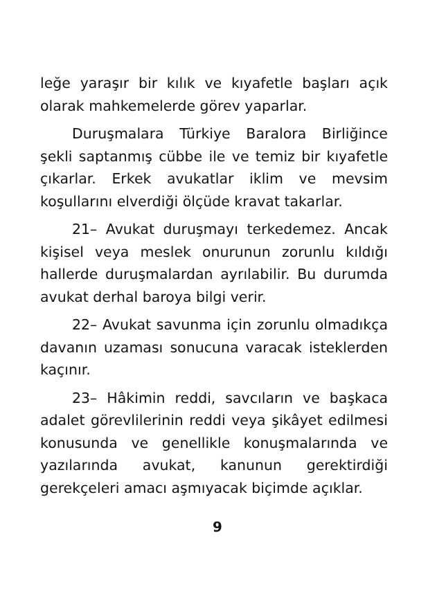leğe yaraşır bir kılık ve kıyafetle başları açık olarak mahkemelerde görev yaparlar.
Duruşmalara Türkiye Baralora Birliğince şekli saptanmış cübbe ile ve temiz bir kıyafetle çıkarlar. Erkek avukatlar iklim ve mevsim koşullarını elverdiği ölçüde kravat takarlar.
21– Avukat duruşmayı terkedemez. Ancak kişisel veya meslek onurunun zorunlu kıldığı hallerde duruşmalardan ayrılabilir. Bu durumda avukat derhal baroya bilgi verir.
22– Avukat savunma için zorunlu olmadıkça davanın uzaması sonucuna varacak isteklerden kaçınır.
23– Hâkimin reddi, savcıların ve başkaca adalet görevlilerinin reddi veya şikâyet edilmesi konusunda ve genellikle konuşmalarında ve yazılarında avukat, kanunun gerektirdiği gerekçeleri amacı aşmıyacak biçimde açıklar.
9